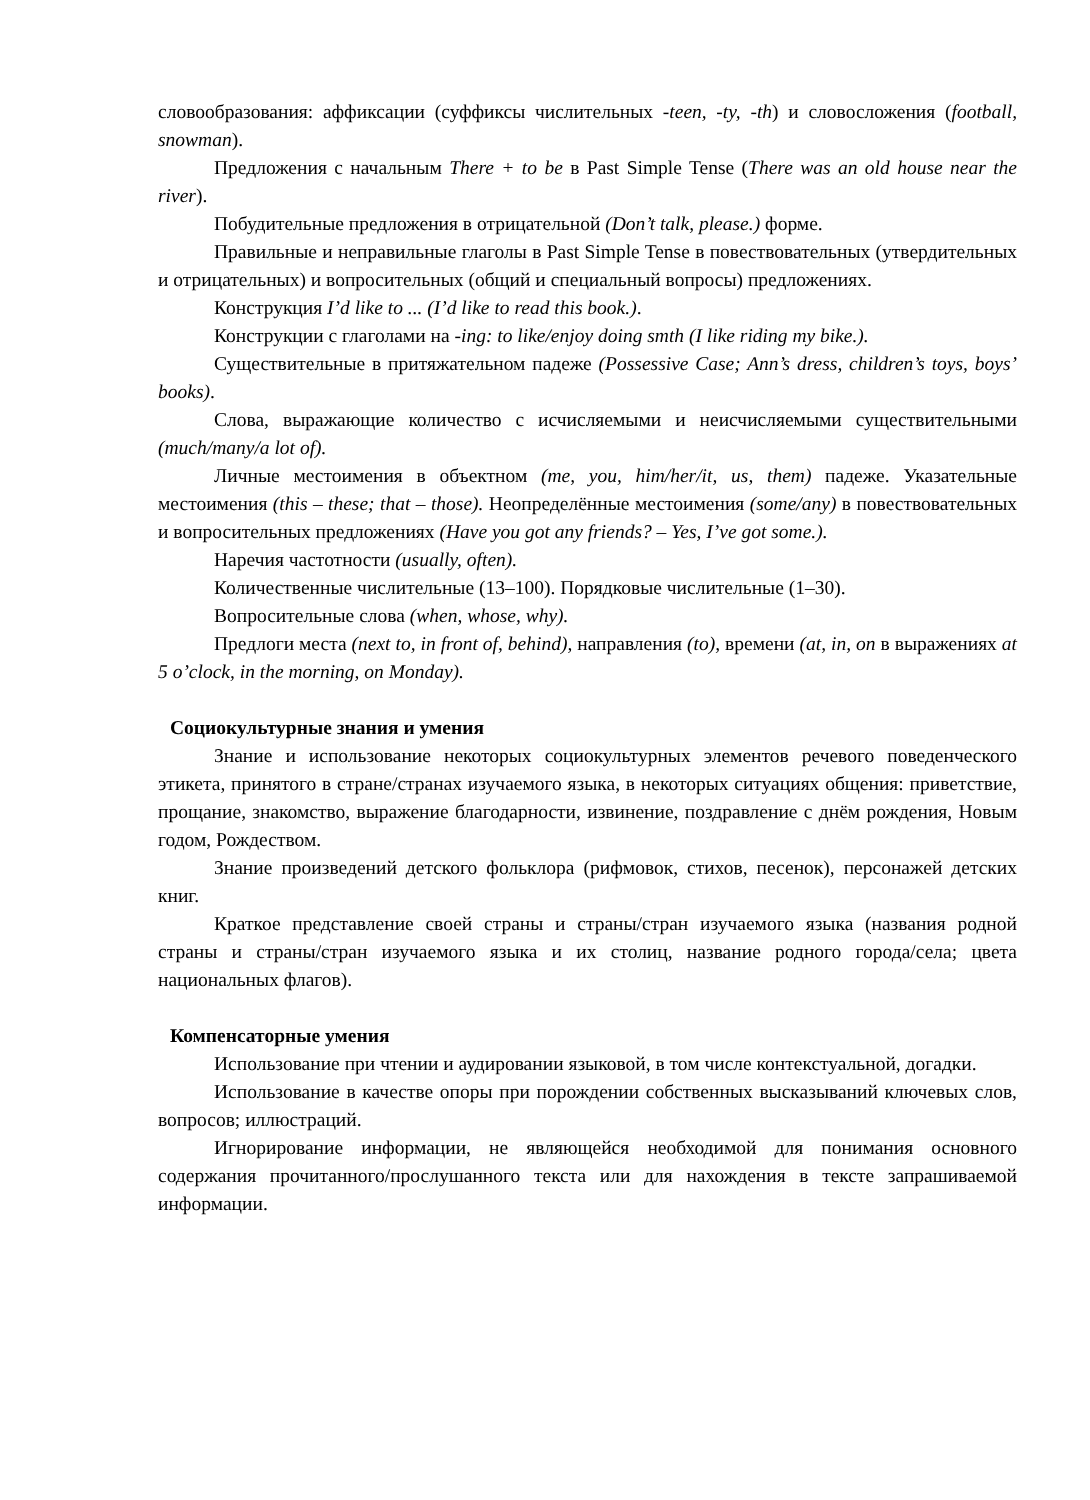словообразования: аффиксации (суффиксы числительных -teen, -ty, -th) и словосложения (football, snowman).
Предложения с начальным There + to be в Past Simple Tense (There was an old house near the river).
Побудительные предложения в отрицательной (Don’t talk, please.) форме.
Правильные и неправильные глаголы в Past Simple Tense в повествовательных (утвердительных и отрицательных) и вопросительных (общий и специальный вопросы) предложениях.
Конструкция I’d like to ... (I’d like to read this book.).
Конструкции с глаголами на -ing: to like/enjoy doing smth (I like riding my bike.).
Существительные в притяжательном падеже (Possessive Case; Ann’s dress, children’s toys, boys’ books).
Слова, выражающие количество с исчисляемыми и неисчисляемыми существительными (much/many/a lot of).
Личные местоимения в объектном (me, you, him/her/it, us, them) падеже. Указательные местоимения (this – these; that – those). Неопределённые местоимения (some/any) в повествовательных и вопросительных предложениях (Have you got any friends? – Yes, I’ve got some.).
Наречия частотности (usually, often).
Количественные числительные (13–100). Порядковые числительные (1–30).
Вопросительные слова (when, whose, why).
Предлоги места (next to, in front of, behind), направления (to), времени (at, in, on в выражениях at 5 o’clock, in the morning, on Monday).
Социокультурные знания и умения
Знание и использование некоторых социокультурных элементов речевого поведенческого этикета, принятого в стране/странах изучаемого языка, в некоторых ситуациях общения: приветствие, прощание, знакомство, выражение благодарности, извинение, поздравление с днём рождения, Новым годом, Рождеством.
Знание произведений детского фольклора (рифмовок, стихов, песенок), персонажей детских книг.
Краткое представление своей страны и страны/стран изучаемого языка (названия родной страны и страны/стран изучаемого языка и их столиц, название родного города/села; цвета национальных флагов).
Компенсаторные умения
Использование при чтении и аудировании языковой, в том числе контекстуальной, догадки.
Использование в качестве опоры при порождении собственных высказываний ключевых слов, вопросов; иллюстраций.
Игнорирование информации, не являющейся необходимой для понимания основного содержания прочитанного/прослушанного текста или для нахождения в тексте запрашиваемой информации.